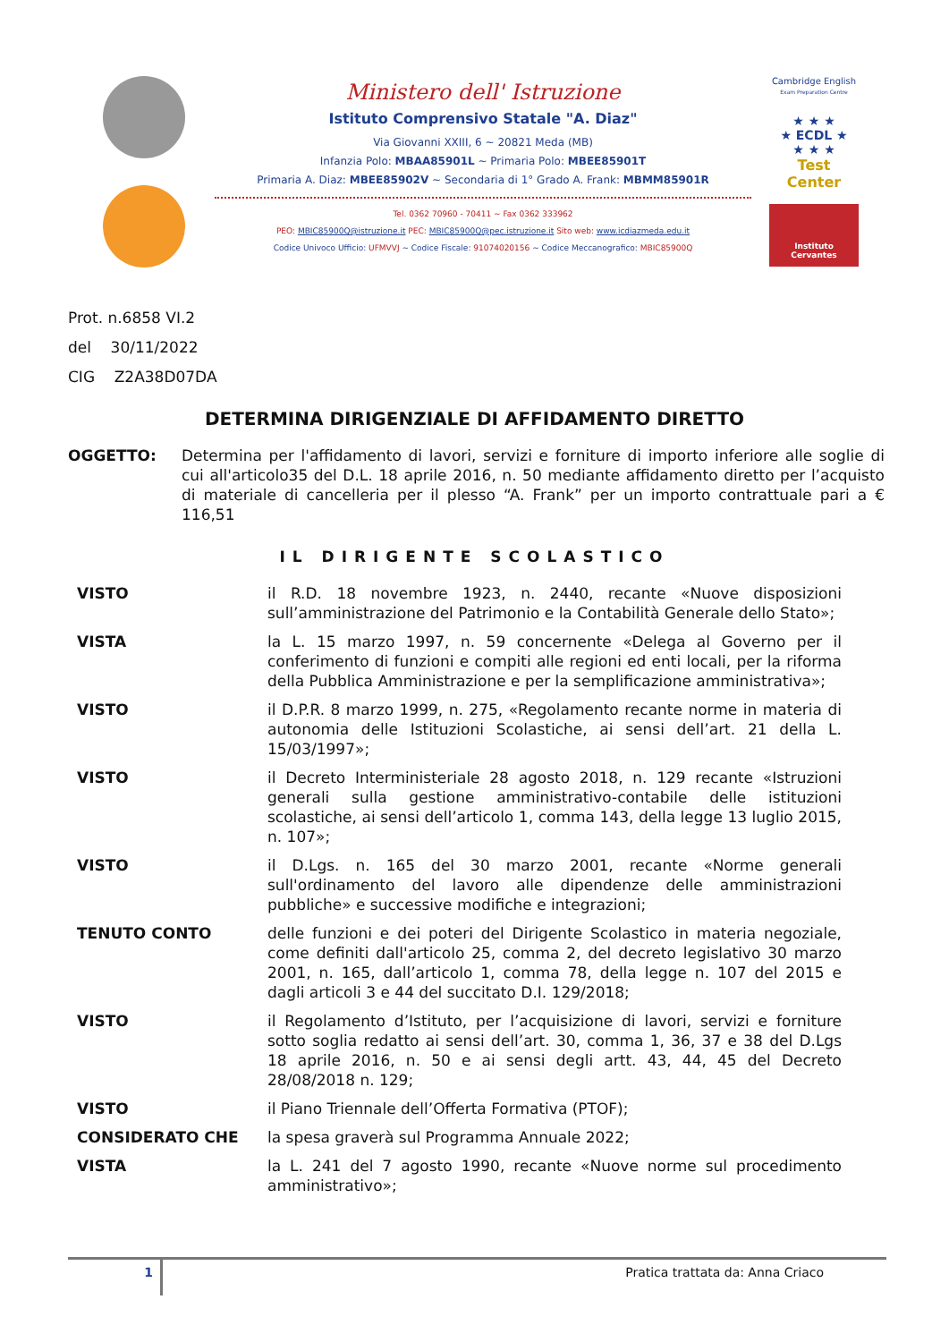Ministero dell' Istruzione
Istituto Comprensivo Statale "A. Diaz"
Via Giovanni XXIII, 6 ~ 20821 Meda (MB)
Infanzia Polo: MBAA85901L ~ Primaria Polo: MBEE85901T
Primaria A. Diaz: MBEE85902V ~ Secondaria di 1° Grado A. Frank: MBMM85901R
Tel. 0362 70960 - 70411 ~ Fax 0362 333962
PEO: MBIC85900Q@istruzione.it PEC: MBIC85900Q@pec.istruzione.it Sito web: www.icdiazmeda.edu.it
Codice Univoco Ufficio: UFMVVJ ~ Codice Fiscale: 91074020156 ~ Codice Meccanografico: MBIC85900Q
Cambridge English
Exam Preparation Centre
★ ★ ★
★ ECDL ★
★ ★ ★
Test Center
Instituto
Cervantes
Prot. n.6858 VI.2
del 30/11/2022
CIG Z2A38D07DA
DETERMINA DIRIGENZIALE DI AFFIDAMENTO DIRETTO
OGGETTO: Determina per l'affidamento di lavori, servizi e forniture di importo inferiore alle soglie di cui all'articolo35 del D.L. 18 aprile 2016, n. 50 mediante affidamento diretto per l’acquisto di materiale di cancelleria per il plesso “A. Frank” per un importo contrattuale pari a € 116,51
IL DIRIGENTE SCOLASTICO
VISTO il R.D. 18 novembre 1923, n. 2440, recante «Nuove disposizioni sull’amministrazione del Patrimonio e la Contabilità Generale dello Stato»;
VISTA la L. 15 marzo 1997, n. 59 concernente «Delega al Governo per il conferimento di funzioni e compiti alle regioni ed enti locali, per la riforma della Pubblica Amministrazione e per la semplificazione amministrativa»;
VISTO il D.P.R. 8 marzo 1999, n. 275, «Regolamento recante norme in materia di autonomia delle Istituzioni Scolastiche, ai sensi dell’art. 21 della L. 15/03/1997»;
VISTO il Decreto Interministeriale 28 agosto 2018, n. 129 recante «Istruzioni generali sulla gestione amministrativo-contabile delle istituzioni scolastiche, ai sensi dell’articolo 1, comma 143, della legge 13 luglio 2015, n. 107»;
VISTO il D.Lgs. n. 165 del 30 marzo 2001, recante «Norme generali sull'ordinamento del lavoro alle dipendenze delle amministrazioni pubbliche» e successive modifiche e integrazioni;
TENUTO CONTO delle funzioni e dei poteri del Dirigente Scolastico in materia negoziale, come definiti dall'articolo 25, comma 2, del decreto legislativo 30 marzo 2001, n. 165, dall’articolo 1, comma 78, della legge n. 107 del 2015 e dagli articoli 3 e 44 del succitato D.I. 129/2018;
VISTO il Regolamento d’Istituto, per l’acquisizione di lavori, servizi e forniture sotto soglia redatto ai sensi dell’art. 30, comma 1, 36, 37 e 38 del D.Lgs 18 aprile 2016, n. 50 e ai sensi degli artt. 43, 44, 45 del Decreto 28/08/2018 n. 129;
VISTO il Piano Triennale dell’Offerta Formativa (PTOF);
CONSIDERATO CHE la spesa graverà sul Programma Annuale 2022;
VISTA la L. 241 del 7 agosto 1990, recante «Nuove norme sul procedimento amministrativo»;
1 Pratica trattata da: Anna Criaco